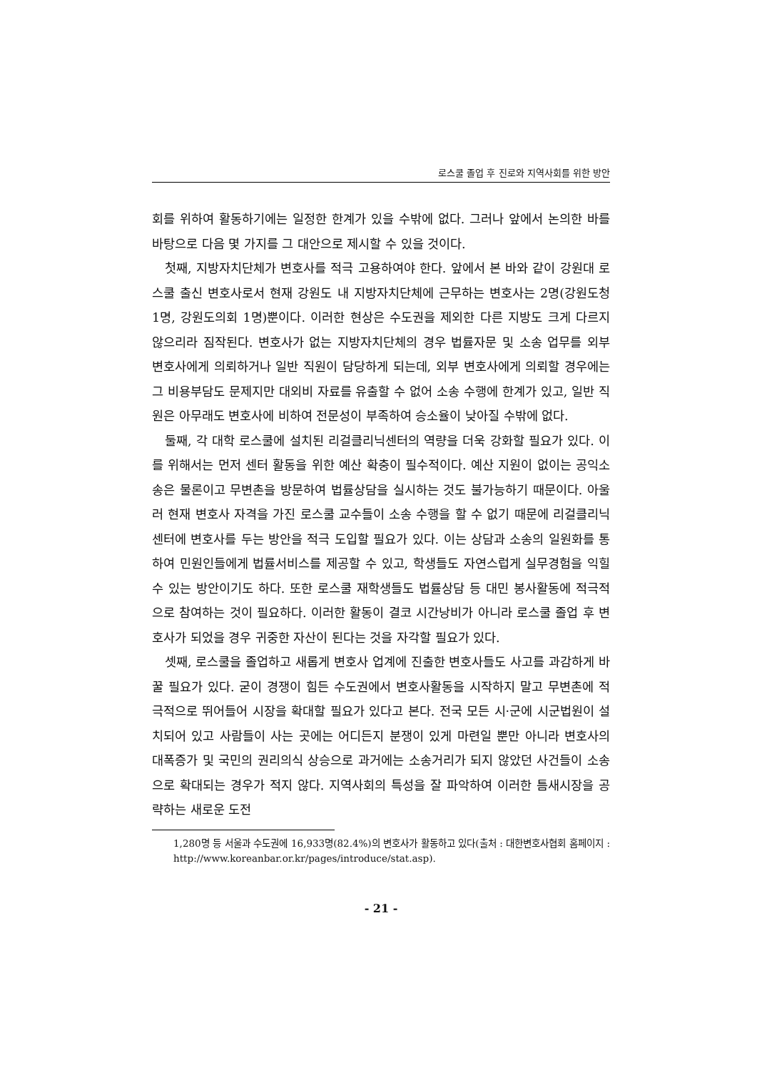로스쿨 졸업 후 진로와 지역사회를 위한 방안
회를 위하여 활동하기에는 일정한 한계가 있을 수밖에 없다. 그러나 앞에서 논의한 바를 바탕으로 다음 몇 가지를 그 대안으로 제시할 수 있을 것이다.
첫째, 지방자치단체가 변호사를 적극 고용하여야 한다. 앞에서 본 바와 같이 강원대 로스쿨 출신 변호사로서 현재 강원도 내 지방자치단체에 근무하는 변호사는 2명(강원도청 1명, 강원도의회 1명)뿐이다. 이러한 현상은 수도권을 제외한 다른 지방도 크게 다르지 않으리라 짐작된다. 변호사가 없는 지방자치단체의 경우 법률자문 및 소송 업무를 외부 변호사에게 의뢰하거나 일반 직원이 담당하게 되는데, 외부 변호사에게 의뢰할 경우에는 그 비용부담도 문제지만 대외비 자료를 유출할 수 없어 소송 수행에 한계가 있고, 일반 직원은 아무래도 변호사에 비하여 전문성이 부족하여 승소율이 낮아질 수밖에 없다.
둘째, 각 대학 로스쿨에 설치된 리걸클리닉센터의 역량을 더욱 강화할 필요가 있다. 이를 위해서는 먼저 센터 활동을 위한 예산 확충이 필수적이다. 예산 지원이 없이는 공익소송은 물론이고 무변촌을 방문하여 법률상담을 실시하는 것도 불가능하기 때문이다. 아울러 현재 변호사 자격을 가진 로스쿨 교수들이 소송 수행을 할 수 없기 때문에 리걸클리닉센터에 변호사를 두는 방안을 적극 도입할 필요가 있다. 이는 상담과 소송의 일원화를 통하여 민원인들에게 법률서비스를 제공할 수 있고, 학생들도 자연스럽게 실무경험을 익힐 수 있는 방안이기도 하다. 또한 로스쿨 재학생들도 법률상담 등 대민 봉사활동에 적극적으로 참여하는 것이 필요하다. 이러한 활동이 결코 시간낭비가 아니라 로스쿨 졸업 후 변호사가 되었을 경우 귀중한 자산이 된다는 것을 자각할 필요가 있다.
셋째, 로스쿨을 졸업하고 새롭게 변호사 업계에 진출한 변호사들도 사고를 과감하게 바꿀 필요가 있다. 굳이 경쟁이 힘든 수도권에서 변호사활동을 시작하지 말고 무변촌에 적극적으로 뛰어들어 시장을 확대할 필요가 있다고 본다. 전국 모든 시·군에 시군법원이 설치되어 있고 사람들이 사는 곳에는 어디든지 분쟁이 있게 마련일 뿐만 아니라 변호사의 대폭증가 및 국민의 권리의식 상승으로 과거에는 소송거리가 되지 않았던 사건들이 소송으로 확대되는 경우가 적지 않다. 지역사회의 특성을 잘 파악하여 이러한 틈새시장을 공략하는 새로운 도전
1,280명 등 서울과 수도권에 16,933명(82.4%)의 변호사가 활동하고 있다(출처 : 대한변호사협회 홈페이지 : http://www.koreanbar.or.kr/pages/introduce/stat.asp).
- 21 -